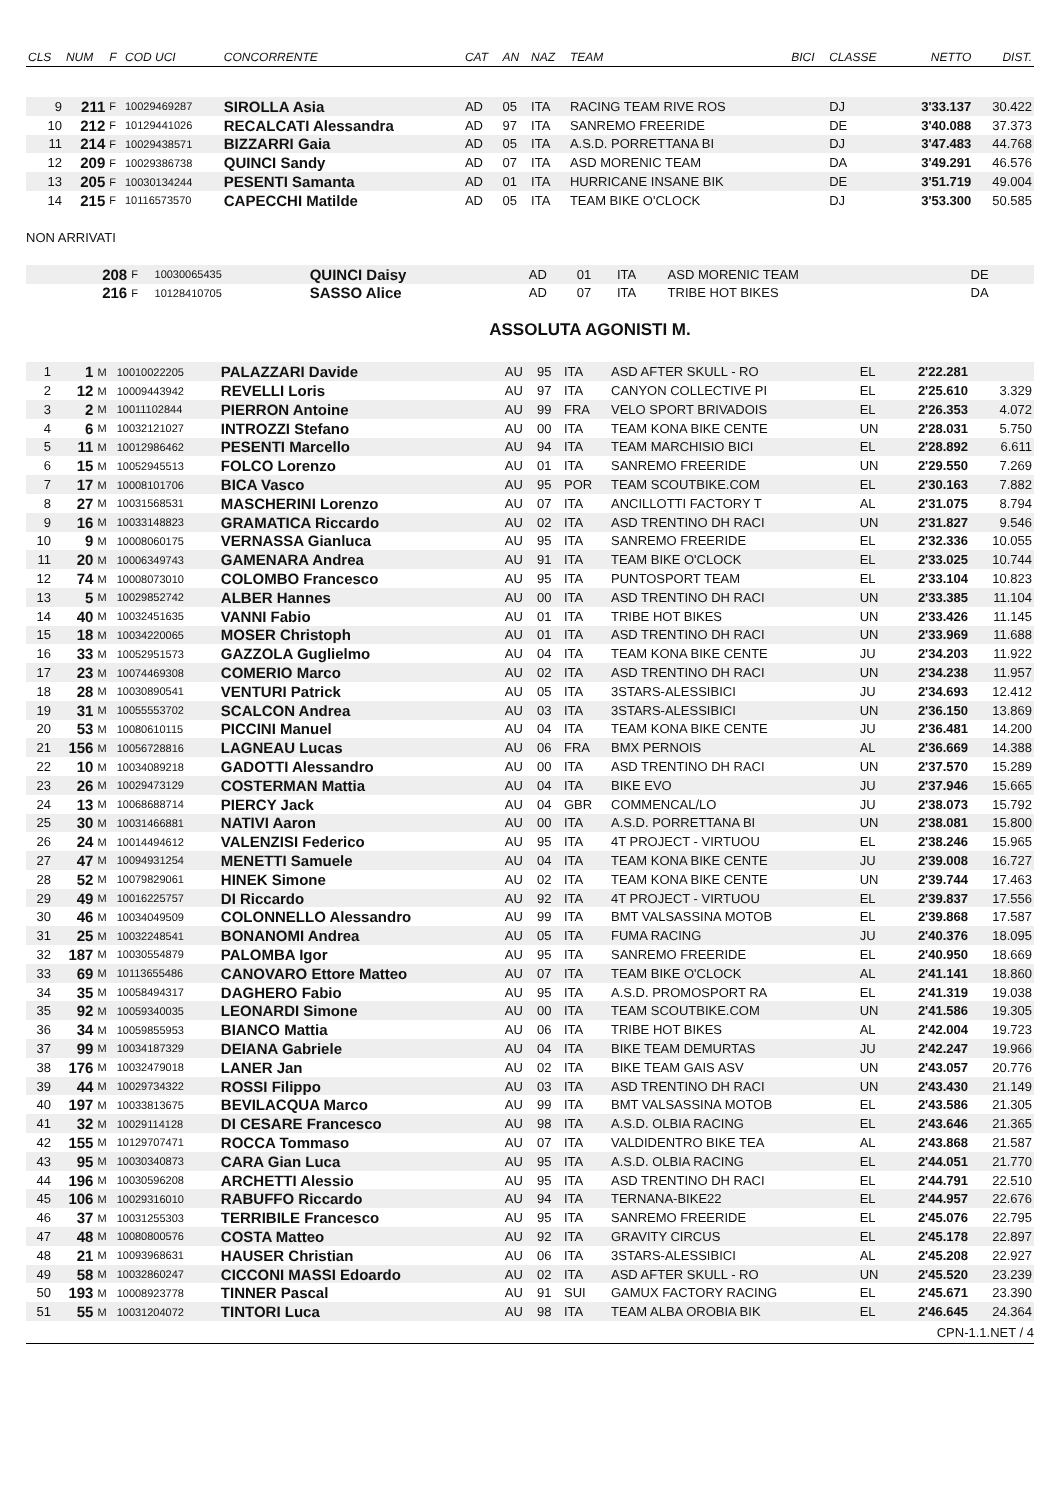| CLS | NUM | F | COD UCI | CONCORRENTE | CAT | AN | NAZ | TEAM | BICI | CLASSE | NETTO | DIST. |
| --- | --- | --- | --- | --- | --- | --- | --- | --- | --- | --- | --- | --- |
| 9 | 211 | F | 10029469287 | SIROLLA Asia | AD | 05 | ITA | RACING TEAM RIVE ROS | | DJ | 3'33.137 | 30.422 |
| 10 | 212 | F | 10129441026 | RECALCATI Alessandra | AD | 97 | ITA | SANREMO FREERIDE | | DE | 3'40.088 | 37.373 |
| 11 | 214 | F | 10029438571 | BIZZARRI Gaia | AD | 05 | ITA | A.S.D. PORRETTANA BI | | DJ | 3'47.483 | 44.768 |
| 12 | 209 | F | 10029386738 | QUINCI Sandy | AD | 07 | ITA | ASD MORENIC TEAM | | DA | 3'49.291 | 46.576 |
| 13 | 205 | F | 10030134244 | PESENTI Samanta | AD | 01 | ITA | HURRICANE INSANE BIK | | DE | 3'51.719 | 49.004 |
| 14 | 215 | F | 10116573570 | CAPECCHI Matilde | AD | 05 | ITA | TEAM BIKE O'CLOCK | | DJ | 3'53.300 | 50.585 |
NON ARRIVATI
| | 208 | F | 10030065435 | QUINCI Daisy | AD | 01 | ITA | ASD MORENIC TEAM | | DE | | |
| | 216 | F | 10128410705 | SASSO Alice | AD | 07 | ITA | TRIBE HOT BIKES | | DA | | |
ASSOLUTA AGONISTI M.
| 1 | 1 | M | 10010022205 | PALAZZARI Davide | AU | 95 | ITA | ASD AFTER SKULL - RO | EL | 2'22.281 | |
| 2 | 12 | M | 10009443942 | REVELLI Loris | AU | 97 | ITA | CANYON COLLECTIVE PI | EL | 2'25.610 | 3.329 |
| 3 | 2 | M | 10011102844 | PIERRON Antoine | AU | 99 | FRA | VELO SPORT BRIVADOIS | EL | 2'26.353 | 4.072 |
| 4 | 6 | M | 10032121027 | INTROZZI Stefano | AU | 00 | ITA | TEAM KONA BIKE CENTE | UN | 2'28.031 | 5.750 |
| 5 | 11 | M | 10012986462 | PESENTI Marcello | AU | 94 | ITA | TEAM MARCHISIO BICI | EL | 2'28.892 | 6.611 |
| 6 | 15 | M | 10052945513 | FOLCO Lorenzo | AU | 01 | ITA | SANREMO FREERIDE | UN | 2'29.550 | 7.269 |
| 7 | 17 | M | 10008101706 | BICA Vasco | AU | 95 | POR | TEAM SCOUTBIKE.COM | EL | 2'30.163 | 7.882 |
| 8 | 27 | M | 10031568531 | MASCHERINI Lorenzo | AU | 07 | ITA | ANCILLOTTI FACTORY T | AL | 2'31.075 | 8.794 |
| 9 | 16 | M | 10033148823 | GRAMATICA Riccardo | AU | 02 | ITA | ASD TRENTINO DH RACI | UN | 2'31.827 | 9.546 |
| 10 | 9 | M | 10008060175 | VERNASSA Gianluca | AU | 95 | ITA | SANREMO FREERIDE | EL | 2'32.336 | 10.055 |
| 11 | 20 | M | 10006349743 | GAMENARA Andrea | AU | 91 | ITA | TEAM BIKE O'CLOCK | EL | 2'33.025 | 10.744 |
| 12 | 74 | M | 10008073010 | COLOMBO Francesco | AU | 95 | ITA | PUNTOSPORT TEAM | EL | 2'33.104 | 10.823 |
| 13 | 5 | M | 10029852742 | ALBER Hannes | AU | 00 | ITA | ASD TRENTINO DH RACI | UN | 2'33.385 | 11.104 |
| 14 | 40 | M | 10032451635 | VANNI Fabio | AU | 01 | ITA | TRIBE HOT BIKES | UN | 2'33.426 | 11.145 |
| 15 | 18 | M | 10034220065 | MOSER Christoph | AU | 01 | ITA | ASD TRENTINO DH RACI | UN | 2'33.969 | 11.688 |
| 16 | 33 | M | 10052951573 | GAZZOLA Guglielmo | AU | 04 | ITA | TEAM KONA BIKE CENTE | JU | 2'34.203 | 11.922 |
| 17 | 23 | M | 10074469308 | COMERIO Marco | AU | 02 | ITA | ASD TRENTINO DH RACI | UN | 2'34.238 | 11.957 |
| 18 | 28 | M | 10030890541 | VENTURI Patrick | AU | 05 | ITA | 3STARS-ALESSIBICI | JU | 2'34.693 | 12.412 |
| 19 | 31 | M | 10055553702 | SCALCON Andrea | AU | 03 | ITA | 3STARS-ALESSIBICI | UN | 2'36.150 | 13.869 |
| 20 | 53 | M | 10080610115 | PICCINI Manuel | AU | 04 | ITA | TEAM KONA BIKE CENTE | JU | 2'36.481 | 14.200 |
| 21 | 156 | M | 10056728816 | LAGNEAU Lucas | AU | 06 | FRA | BMX PERNOIS | AL | 2'36.669 | 14.388 |
| 22 | 10 | M | 10034089218 | GADOTTI Alessandro | AU | 00 | ITA | ASD TRENTINO DH RACI | UN | 2'37.570 | 15.289 |
| 23 | 26 | M | 10029473129 | COSTERMAN Mattia | AU | 04 | ITA | BIKE EVO | JU | 2'37.946 | 15.665 |
| 24 | 13 | M | 10068688714 | PIERCY Jack | AU | 04 | GBR | COMMENCAL/LO | JU | 2'38.073 | 15.792 |
| 25 | 30 | M | 10031466881 | NATIVI Aaron | AU | 00 | ITA | A.S.D. PORRETTANA BI | UN | 2'38.081 | 15.800 |
| 26 | 24 | M | 10014494612 | VALENZISI Federico | AU | 95 | ITA | 4T PROJECT - VIRTUOU | EL | 2'38.246 | 15.965 |
| 27 | 47 | M | 10094931254 | MENETTI Samuele | AU | 04 | ITA | TEAM KONA BIKE CENTE | JU | 2'39.008 | 16.727 |
| 28 | 52 | M | 10079829061 | HINEK Simone | AU | 02 | ITA | TEAM KONA BIKE CENTE | UN | 2'39.744 | 17.463 |
| 29 | 49 | M | 10016225757 | DI Riccardo | AU | 92 | ITA | 4T PROJECT - VIRTUOU | EL | 2'39.837 | 17.556 |
| 30 | 46 | M | 10034049509 | COLONNELLO Alessandro | AU | 99 | ITA | BMT VALSASSINA MOTOB | EL | 2'39.868 | 17.587 |
| 31 | 25 | M | 10032248541 | BONANOMI Andrea | AU | 05 | ITA | FUMA RACING | JU | 2'40.376 | 18.095 |
| 32 | 187 | M | 10030554879 | PALOMBA Igor | AU | 95 | ITA | SANREMO FREERIDE | EL | 2'40.950 | 18.669 |
| 33 | 69 | M | 10113655486 | CANOVARO Ettore Matteo | AU | 07 | ITA | TEAM BIKE O'CLOCK | AL | 2'41.141 | 18.860 |
| 34 | 35 | M | 10058494317 | DAGHERO Fabio | AU | 95 | ITA | A.S.D. PROMOSPORT RA | EL | 2'41.319 | 19.038 |
| 35 | 92 | M | 10059340035 | LEONARDI Simone | AU | 00 | ITA | TEAM SCOUTBIKE.COM | UN | 2'41.586 | 19.305 |
| 36 | 34 | M | 10059855953 | BIANCO Mattia | AU | 06 | ITA | TRIBE HOT BIKES | AL | 2'42.004 | 19.723 |
| 37 | 99 | M | 10034187329 | DEIANA Gabriele | AU | 04 | ITA | BIKE TEAM DEMURTAS | JU | 2'42.247 | 19.966 |
| 38 | 176 | M | 10032479018 | LANER Jan | AU | 02 | ITA | BIKE TEAM GAIS ASV | UN | 2'43.057 | 20.776 |
| 39 | 44 | M | 10029734322 | ROSSI Filippo | AU | 03 | ITA | ASD TRENTINO DH RACI | UN | 2'43.430 | 21.149 |
| 40 | 197 | M | 10033813675 | BEVILACQUA Marco | AU | 99 | ITA | BMT VALSASSINA MOTOB | EL | 2'43.586 | 21.305 |
| 41 | 32 | M | 10029114128 | DI CESARE Francesco | AU | 98 | ITA | A.S.D. OLBIA RACING | EL | 2'43.646 | 21.365 |
| 42 | 155 | M | 10129707471 | ROCCA Tommaso | AU | 07 | ITA | VALDIDENTRO BIKE TEA | AL | 2'43.868 | 21.587 |
| 43 | 95 | M | 10030340873 | CARA Gian Luca | AU | 95 | ITA | A.S.D. OLBIA RACING | EL | 2'44.051 | 21.770 |
| 44 | 196 | M | 10030596208 | ARCHETTI Alessio | AU | 95 | ITA | ASD TRENTINO DH RACI | EL | 2'44.791 | 22.510 |
| 45 | 106 | M | 10029316010 | RABUFFO Riccardo | AU | 94 | ITA | TERNANA-BIKE22 | EL | 2'44.957 | 22.676 |
| 46 | 37 | M | 10031255303 | TERRIBILE Francesco | AU | 95 | ITA | SANREMO FREERIDE | EL | 2'45.076 | 22.795 |
| 47 | 48 | M | 10080800576 | COSTA Matteo | AU | 92 | ITA | GRAVITY CIRCUS | EL | 2'45.178 | 22.897 |
| 48 | 21 | M | 10093968631 | HAUSER Christian | AU | 06 | ITA | 3STARS-ALESSIBICI | AL | 2'45.208 | 22.927 |
| 49 | 58 | M | 10032860247 | CICCONI MASSI Edoardo | AU | 02 | ITA | ASD AFTER SKULL - RO | UN | 2'45.520 | 23.239 |
| 50 | 193 | M | 10008923778 | TINNER Pascal | AU | 91 | SUI | GAMUX FACTORY RACING | EL | 2'45.671 | 23.390 |
| 51 | 55 | M | 10031204072 | TINTORI Luca | AU | 98 | ITA | TEAM ALBA OROBIA BIK | EL | 2'46.645 | 24.364 |
CPN-1.1.NET / 4